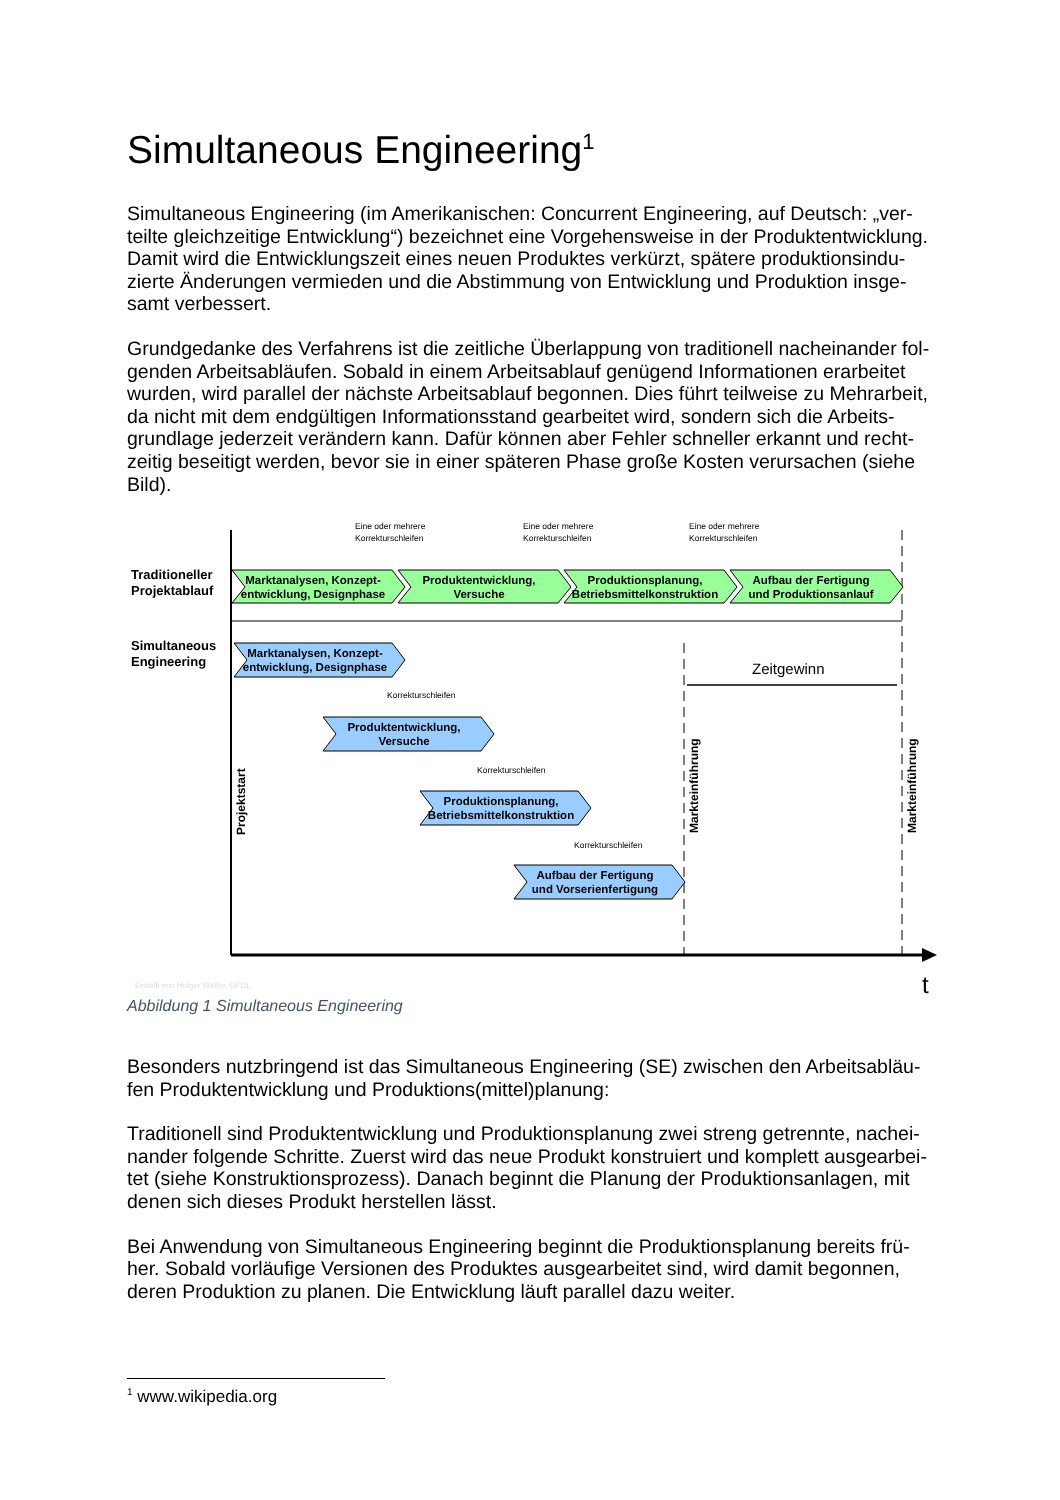Simultaneous Engineering<sup>1</sup>
Simultaneous Engineering (im Amerikanischen: Concurrent Engineering, auf Deutsch: „ver-teilte gleichzeitige Entwicklung“) bezeichnet eine Vorgehensweise in der Produktentwicklung. Damit wird die Entwicklungszeit eines neuen Produktes verkürzt, spätere produktionsindu-zierte Änderungen vermieden und die Abstimmung von Entwicklung und Produktion insge-samt verbessert.
Grundgedanke des Verfahrens ist die zeitliche Überlappung von traditionell nacheinander fol-genden Arbeitsabläufen. Sobald in einem Arbeitsablauf genügend Informationen erarbeitet wurden, wird parallel der nächste Arbeitsablauf begonnen. Dies führt teilweise zu Mehrarbeit, da nicht mit dem endgültigen Informationsstand gearbeitet wird, sondern sich die Arbeits-grundlage jederzeit verändern kann. Dafür können aber Fehler schneller erkannt und recht-zeitig beseitigt werden, bevor sie in einer späteren Phase große Kosten verursachen (siehe Bild).
Eine oder mehrere
Korrekturschleifen
Eine oder mehrere
Korrekturschleifen
Eine oder mehrere
Korrekturschleifen
Traditioneller
Projektablauf
Simultaneous
Engineering
Marktanalysen, Konzept-
entwicklung, Designphase
Produktentwicklung,
Versuche
Produktionsplanung,
Betriebsmittelkonstruktion
Aufbau der Fertigung
und Produktionsanlauf
Marktanalysen, Konzept-
entwicklung, Designphase
Produktentwicklung,
Versuche
Produktionsplanung,
Betriebsmittelkonstruktion
Aufbau der Fertigung
und Vorserienfertigung
Korrekturschleifen
Korrekturschleifen
Korrekturschleifen
Zeitgewinn
Projektstart
Markteinführung
Markteinführung
Erstellt von Holger Weihe, GFDL
t
Abbildung 1 Simultaneous Engineering
Besonders nutzbringend ist das Simultaneous Engineering (SE) zwischen den Arbeitsabläu-fen Produktentwicklung und Produktions(mittel)planung:
Traditionell sind Produktentwicklung und Produktionsplanung zwei streng getrennte, nachei-nander folgende Schritte. Zuerst wird das neue Produkt konstruiert und komplett ausgearbei-tet (siehe Konstruktionsprozess). Danach beginnt die Planung der Produktionsanlagen, mit denen sich dieses Produkt herstellen lässt.
Bei Anwendung von Simultaneous Engineering beginnt die Produktionsplanung bereits frü-her. Sobald vorläufige Versionen des Produktes ausgearbeitet sind, wird damit begonnen, deren Produktion zu planen. Die Entwicklung läuft parallel dazu weiter.
<sup>1</sup> www.wikipedia.org